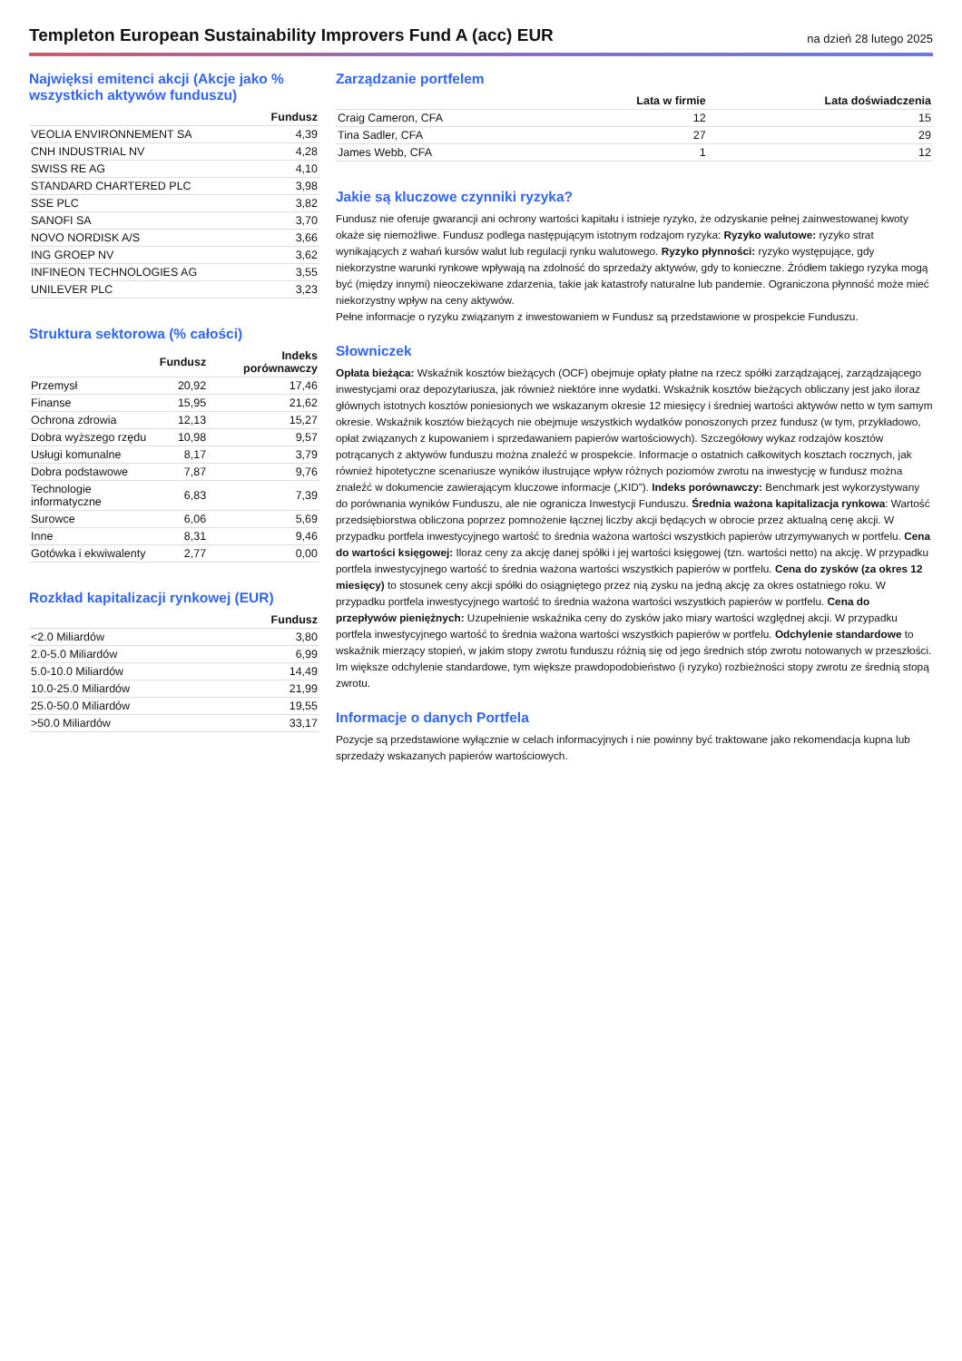Templeton European Sustainability Improvers Fund A (acc) EUR
na dzień 28 lutego 2025
Najwięksi emitenci akcji (Akcje jako % wszystkich aktywów funduszu)
| | Fundusz |
| --- | --- |
| VEOLIA ENVIRONNEMENT SA | 4,39 |
| CNH INDUSTRIAL NV | 4,28 |
| SWISS RE AG | 4,10 |
| STANDARD CHARTERED PLC | 3,98 |
| SSE PLC | 3,82 |
| SANOFI SA | 3,70 |
| NOVO NORDISK A/S | 3,66 |
| ING GROEP NV | 3,62 |
| INFINEON TECHNOLOGIES AG | 3,55 |
| UNILEVER PLC | 3,23 |
Struktura sektorowa (% całości)
| | Fundusz | Indeks porównawczy |
| --- | --- | --- |
| Przemysł | 20,92 | 17,46 |
| Finanse | 15,95 | 21,62 |
| Ochrona zdrowia | 12,13 | 15,27 |
| Dobra wyższego rzędu | 10,98 | 9,57 |
| Usługi komunalne | 8,17 | 3,79 |
| Dobra podstawowe | 7,87 | 9,76 |
| Technologie informatyczne | 6,83 | 7,39 |
| Surowce | 6,06 | 5,69 |
| Inne | 8,31 | 9,46 |
| Gotówka i ekwiwalenty | 2,77 | 0,00 |
Rozkład kapitalizacji rynkowej (EUR)
| | Fundusz |
| --- | --- |
| <2.0 Miliardów | 3,80 |
| 2.0-5.0 Miliardów | 6,99 |
| 5.0-10.0 Miliardów | 14,49 |
| 10.0-25.0 Miliardów | 21,99 |
| 25.0-50.0 Miliardów | 19,55 |
| >50.0 Miliardów | 33,17 |
Zarządzanie portfelem
| | Lata w firmie | Lata doświadczenia |
| --- | --- | --- |
| Craig Cameron, CFA | 12 | 15 |
| Tina Sadler, CFA | 27 | 29 |
| James Webb, CFA | 1 | 12 |
Jakie są kluczowe czynniki ryzyka?
Fundusz nie oferuje gwarancji ani ochrony wartości kapitału i istnieje ryzyko, że odzyskanie pełnej zainwestowanej kwoty okaże się niemożliwe. Fundusz podlega następującym istotnym rodzajom ryzyka: Ryzyko walutowe: ryzyko strat wynikających z wahań kursów walut lub regulacji rynku walutowego. Ryzyko płynności: ryzyko występujące, gdy niekorzystne warunki rynkowe wpływają na zdolność do sprzedaży aktywów, gdy to konieczne. Źródłem takiego ryzyka mogą być (między innymi) nieoczekiwane zdarzenia, takie jak katastrofy naturalne lub pandemie. Ograniczona płynność może mieć niekorzystny wpływ na ceny aktywów.
Pełne informacje o ryzyku związanym z inwestowaniem w Fundusz są przedstawione w prospekcie Funduszu.
Słowniczek
Opłata bieżąca: Wskaźnik kosztów bieżących (OCF) obejmuje opłaty płatne na rzecz spółki zarządzającej, zarządzającego inwestycjami oraz depozytariusza, jak również niektóre inne wydatki. Wskaźnik kosztów bieżących obliczany jest jako iloraz głównych istotnych kosztów poniesionych we wskazanym okresie 12 miesięcy i średniej wartości aktywów netto w tym samym okresie. Wskaźnik kosztów bieżących nie obejmuje wszystkich wydatków ponoszonych przez fundusz (w tym, przykładowo, opłat związanych z kupowaniem i sprzedawaniem papierów wartościowych). Szczegółowy wykaz rodzajów kosztów potrącanych z aktywów funduszu można znaleźć w prospekcie. Informacje o ostatnich całkowitych kosztach rocznych, jak również hipotetyczne scenariusze wyników ilustrujące wpływ różnych poziomów zwrotu na inwestycję w fundusz można znaleźć w dokumencie zawierającym kluczowe informacje („KID”). Indeks porównawczy: Benchmark jest wykorzystywany do porównania wyników Funduszu, ale nie ogranicza Inwestycji Funduszu. Średnia ważona kapitalizacja rynkowa: Wartość przedsiębiorstwa obliczona poprzez pomnożenie łącznej liczby akcji będących w obrocie przez aktualną cenę akcji. W przypadku portfela inwestycyjnego wartość to średnia ważona wartości wszystkich papierów utrzymywanych w portfelu. Cena do wartości księgowej: Iloraz ceny za akcję danej spółki i jej wartości księgowej (tzn. wartości netto) na akcję. W przypadku portfela inwestycyjnego wartość to średnia ważona wartości wszystkich papierów w portfelu. Cena do zysków (za okres 12 miesięcy) to stosunek ceny akcji spółki do osiągniętego przez nią zysku na jedną akcję za okres ostatniego roku. W przypadku portfela inwestycyjnego wartość to średnia ważona wartości wszystkich papierów w portfelu. Cena do przepływów pieniężnych: Uzupełnienie wskaźnika ceny do zysków jako miary wartości względnej akcji. W przypadku portfela inwestycyjnego wartość to średnia ważona wartości wszystkich papierów w portfelu. Odchylenie standardowe to wskaźnik mierzący stopień, w jakim stopy zwrotu funduszu różnią się od jego średnich stóp zwrotu notowanych w przeszłości. Im większe odchylenie standardowe, tym większe prawdopodobieństwo (i ryzyko) rozbieżności stopy zwrotu ze średnią stopą zwrotu.
Informacje o danych Portfela
Pozycje są przedstawione wyłącznie w celach informacyjnych i nie powinny być traktowane jako rekomendacja kupna lub sprzedaży wskazanych papierów wartościowych.